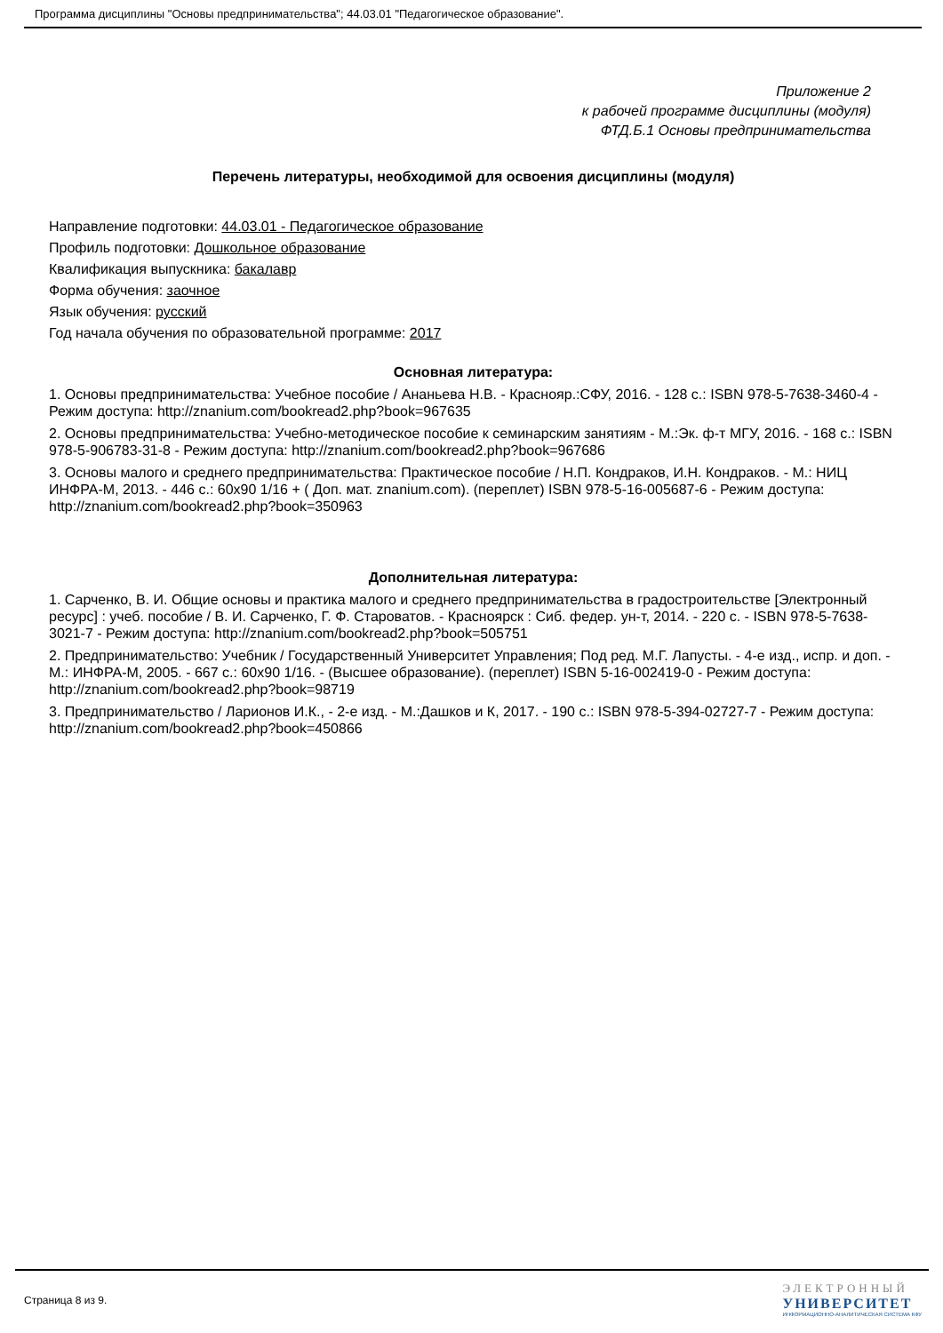Программа дисциплины "Основы предпринимательства"; 44.03.01 "Педагогическое образование".
Приложение 2
к рабочей программе дисциплины (модуля)
ФТД.Б.1 Основы предпринимательства
Перечень литературы, необходимой для освоения дисциплины (модуля)
Направление подготовки: 44.03.01 - Педагогическое образование
Профиль подготовки: Дошкольное образование
Квалификация выпускника: бакалавр
Форма обучения: заочное
Язык обучения: русский
Год начала обучения по образовательной программе: 2017
Основная литература:
1. Основы предпринимательства: Учебное пособие / Ананьева Н.В. - Краснояр.:СФУ, 2016. - 128 с.: ISBN 978-5-7638-3460-4 - Режим доступа: http://znanium.com/bookread2.php?book=967635
2. Основы предпринимательства: Учебно-методическое пособие к семинарским занятиям - М.:Эк. ф-т МГУ, 2016. - 168 с.: ISBN 978-5-906783-31-8 - Режим доступа: http://znanium.com/bookread2.php?book=967686
3. Основы малого и среднего предпринимательства: Практическое пособие / Н.П. Кондраков, И.Н. Кондраков. - М.: НИЦ ИНФРА-М, 2013. - 446 с.: 60x90 1/16 + ( Доп. мат. znanium.com). (переплет) ISBN 978-5-16-005687-6 - Режим доступа: http://znanium.com/bookread2.php?book=350963
Дополнительная литература:
1. Сарченко, В. И. Общие основы и практика малого и среднего предпринимательства в градостроительстве [Электронный ресурс] : учеб. пособие / В. И. Сарченко, Г. Ф. Староватов. - Красноярск : Сиб. федер. ун-т, 2014. - 220 с. - ISBN 978-5-7638-3021-7 - Режим доступа: http://znanium.com/bookread2.php?book=505751
2. Предпринимательство: Учебник / Государственный Университет Управления; Под ред. М.Г. Лапусты. - 4-е изд., испр. и доп. - М.: ИНФРА-М, 2005. - 667 с.: 60x90 1/16. - (Высшее образование). (переплет) ISBN 5-16-002419-0 - Режим доступа: http://znanium.com/bookread2.php?book=98719
3. Предпринимательство / Ларионов И.К., - 2-е изд. - М.:Дашков и К, 2017. - 190 с.: ISBN 978-5-394-02727-7 - Режим доступа: http://znanium.com/bookread2.php?book=450866
Страница 8 из 9.
ЭЛЕКТРОННЫЙ
УНИВЕРСИТЕТ
ИНФОРМАЦИОННО-АНАЛИТИЧЕСКАЯ СИСТЕМА КФУ